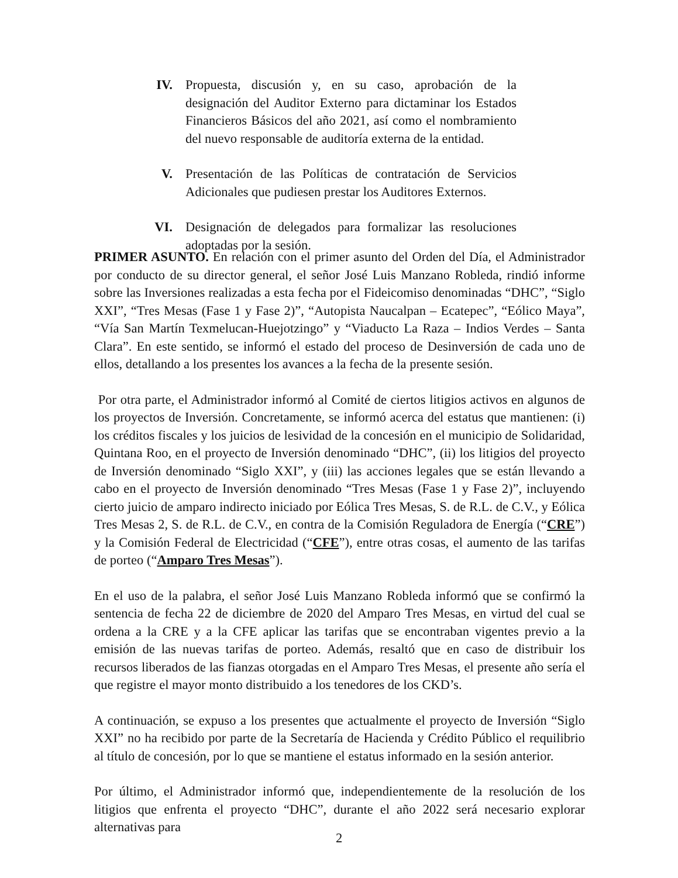IV. Propuesta, discusión y, en su caso, aprobación de la designación del Auditor Externo para dictaminar los Estados Financieros Básicos del año 2021, así como el nombramiento del nuevo responsable de auditoría externa de la entidad.
V. Presentación de las Políticas de contratación de Servicios Adicionales que pudiesen prestar los Auditores Externos.
VI. Designación de delegados para formalizar las resoluciones adoptadas por la sesión.
PRIMER ASUNTO. En relación con el primer asunto del Orden del Día, el Administrador por conducto de su director general, el señor José Luis Manzano Robleda, rindió informe sobre las Inversiones realizadas a esta fecha por el Fideicomiso denominadas “DHC”, “Siglo XXI”, “Tres Mesas (Fase 1 y Fase 2)”, “Autopista Naucalpan – Ecatepec”, “Eólico Maya”, “Vía San Martín Texmelucan-Huejotzingo” y “Viaducto La Raza – Indios Verdes – Santa Clara”. En este sentido, se informó el estado del proceso de Desinversión de cada uno de ellos, detallando a los presentes los avances a la fecha de la presente sesión.
Por otra parte, el Administrador informó al Comité de ciertos litigios activos en algunos de los proyectos de Inversión. Concretamente, se informó acerca del estatus que mantienen: (i) los créditos fiscales y los juicios de lesividad de la concesión en el municipio de Solidaridad, Quintana Roo, en el proyecto de Inversión denominado “DHC”, (ii) los litigios del proyecto de Inversión denominado “Siglo XXI”, y (iii) las acciones legales que se están llevando a cabo en el proyecto de Inversión denominado “Tres Mesas (Fase 1 y Fase 2)”, incluyendo cierto juicio de amparo indirecto iniciado por Eólica Tres Mesas, S. de R.L. de C.V., y Eólica Tres Mesas 2, S. de R.L. de C.V., en contra de la Comisión Reguladora de Energía (“CRE”) y la Comisión Federal de Electricidad (“CFE”), entre otras cosas, el aumento de las tarifas de porteo (“Amparo Tres Mesas”).
En el uso de la palabra, el señor José Luis Manzano Robleda informó que se confirmó la sentencia de fecha 22 de diciembre de 2020 del Amparo Tres Mesas, en virtud del cual se ordena a la CRE y a la CFE aplicar las tarifas que se encontraban vigentes previo a la emisión de las nuevas tarifas de porteo. Además, resaltó que en caso de distribuir los recursos liberados de las fianzas otorgadas en el Amparo Tres Mesas, el presente año sería el que registre el mayor monto distribuido a los tenedores de los CKD’s.
A continuación, se expuso a los presentes que actualmente el proyecto de Inversión “Siglo XXI” no ha recibido por parte de la Secretaría de Hacienda y Crédito Público el requilibrio al título de concesión, por lo que se mantiene el estatus informado en la sesión anterior.
Por último, el Administrador informó que, independientemente de la resolución de los litigios que enfrenta el proyecto “DHC”, durante el año 2022 será necesario explorar alternativas para
2